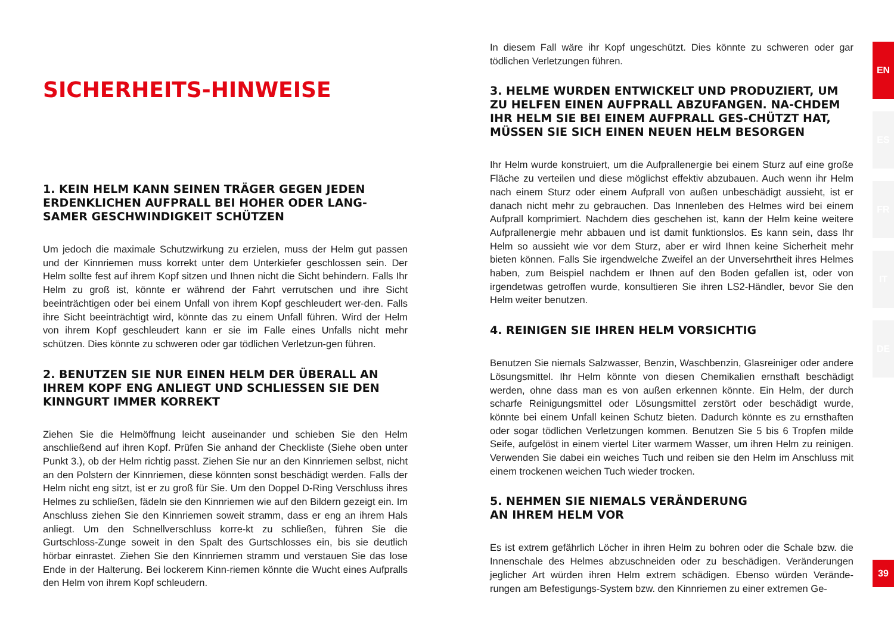SICHERHEITS-HINWEISE
1. KEIN HELM KANN SEINEN TRÄGER GEGEN JEDEN ERDENKLICHEN AUFPRALL BEI HOHER ODER LANG-SAMER GESCHWINDIGKEIT SCHÜTZEN
Um jedoch die maximale Schutzwirkung zu erzielen, muss der Helm gut passen und der Kinnriemen muss korrekt unter dem Unterkiefer geschlossen sein. Der Helm sollte fest auf ihrem Kopf sitzen und Ihnen nicht die Sicht behindern. Falls Ihr Helm zu groß ist, könnte er während der Fahrt verrutschen und ihre Sicht beeinträchtigen oder bei einem Unfall von ihrem Kopf geschleudert wer-den. Falls ihre Sicht beeinträchtigt wird, könnte das zu einem Unfall führen. Wird der Helm von ihrem Kopf geschleudert kann er sie im Falle eines Unfalls nicht mehr schützen. Dies könnte zu schweren oder gar tödlichen Verletzun-gen führen.
2. BENUTZEN SIE NUR EINEN HELM DER ÜBERALL AN IHREM KOPF ENG ANLIEGT UND SCHLIESSEN SIE DEN KINNGURT IMMER KORREKT
Ziehen Sie die Helmöffnung leicht auseinander und schieben Sie den Helm anschließend auf ihren Kopf. Prüfen Sie anhand der Checkliste (Siehe oben unter Punkt 3.), ob der Helm richtig passt. Ziehen Sie nur an den Kinnriemen selbst, nicht an den Polstern der Kinnriemen, diese könnten sonst beschädigt werden. Falls der Helm nicht eng sitzt, ist er zu groß für Sie. Um den Doppel D-Ring Verschluss ihres Helmes zu schließen, fädeln sie den Kinnriemen wie auf den Bildern gezeigt ein. Im Anschluss ziehen Sie den Kinnriemen soweit stramm, dass er eng an ihrem Hals anliegt. Um den Schnellverschluss korre-kt zu schließen, führen Sie die Gurtschloss-Zunge soweit in den Spalt des Gurtschlosses ein, bis sie deutlich hörbar einrastet. Ziehen Sie den Kinnriemen stramm und verstauen Sie das lose Ende in der Halterung. Bei lockerem Kinn-riemen könnte die Wucht eines Aufpralls den Helm von ihrem Kopf schleudern.
In diesem Fall wäre ihr Kopf ungeschützt. Dies könnte zu schweren oder gar tödlichen Verletzungen führen.
3. HELME WURDEN ENTWICKELT UND PRODUZIERT, UM ZU HELFEN EINEN AUFPRALL ABZUFANGEN. NA-CHDEM IHR HELM SIE BEI EINEM AUFPRALL GES-CHÜTZT HAT, MÜSSEN SIE SICH EINEN NEUEN HELM BESORGEN
Ihr Helm wurde konstruiert, um die Aufprallenergie bei einem Sturz auf eine große Fläche zu verteilen und diese möglichst effektiv abzubauen. Auch wenn ihr Helm nach einem Sturz oder einem Aufprall von außen unbeschädigt aussieht, ist er danach nicht mehr zu gebrauchen. Das Innenleben des Helmes wird bei einem Aufprall komprimiert. Nachdem dies geschehen ist, kann der Helm keine weitere Aufprallenergie mehr abbauen und ist damit funktionslos. Es kann sein, dass Ihr Helm so aussieht wie vor dem Sturz, aber er wird Ihnen keine Sicherheit mehr bieten können. Falls Sie irgendwelche Zweifel an der Unversehrtheit ihres Helmes haben, zum Beispiel nachdem er Ihnen auf den Boden gefallen ist, oder von irgendetwas getroffen wurde, konsultieren Sie ihren LS2-Händler, bevor Sie den Helm weiter benutzen.
4. REINIGEN SIE IHREN HELM VORSICHTIG
Benutzen Sie niemals Salzwasser, Benzin, Waschbenzin, Glasreiniger oder andere Lösungsmittel. Ihr Helm könnte von diesen Chemikalien ernsthaft beschädigt werden, ohne dass man es von außen erkennen könnte. Ein Helm, der durch scharfe Reinigungsmittel oder Lösungsmittel zerstört oder beschädigt wurde, könnte bei einem Unfall keinen Schutz bieten. Dadurch könnte es zu ernsthaften oder sogar tödlichen Verletzungen kommen. Benutzen Sie 5 bis 6 Tropfen milde Seife, aufgelöst in einem viertel Liter warmem Wasser, um ihren Helm zu reinigen. Verwenden Sie dabei ein weiches Tuch und reiben sie den Helm im Anschluss mit einem trockenen weichen Tuch wieder trocken.
5. NEHMEN SIE NIEMALS VERÄNDERUNG
AN IHREM HELM VOR
Es ist extrem gefährlich Löcher in ihren Helm zu bohren oder die Schale bzw. die Innenschale des Helmes abzuschneiden oder zu beschädigen. Veränderungen jeglicher Art würden ihren Helm extrem schädigen. Ebenso würden Verände-rungen am Befestigungs-System bzw. den Kinnriemen zu einer extremen Ge-
EN
ES
FR
IT
DE
39